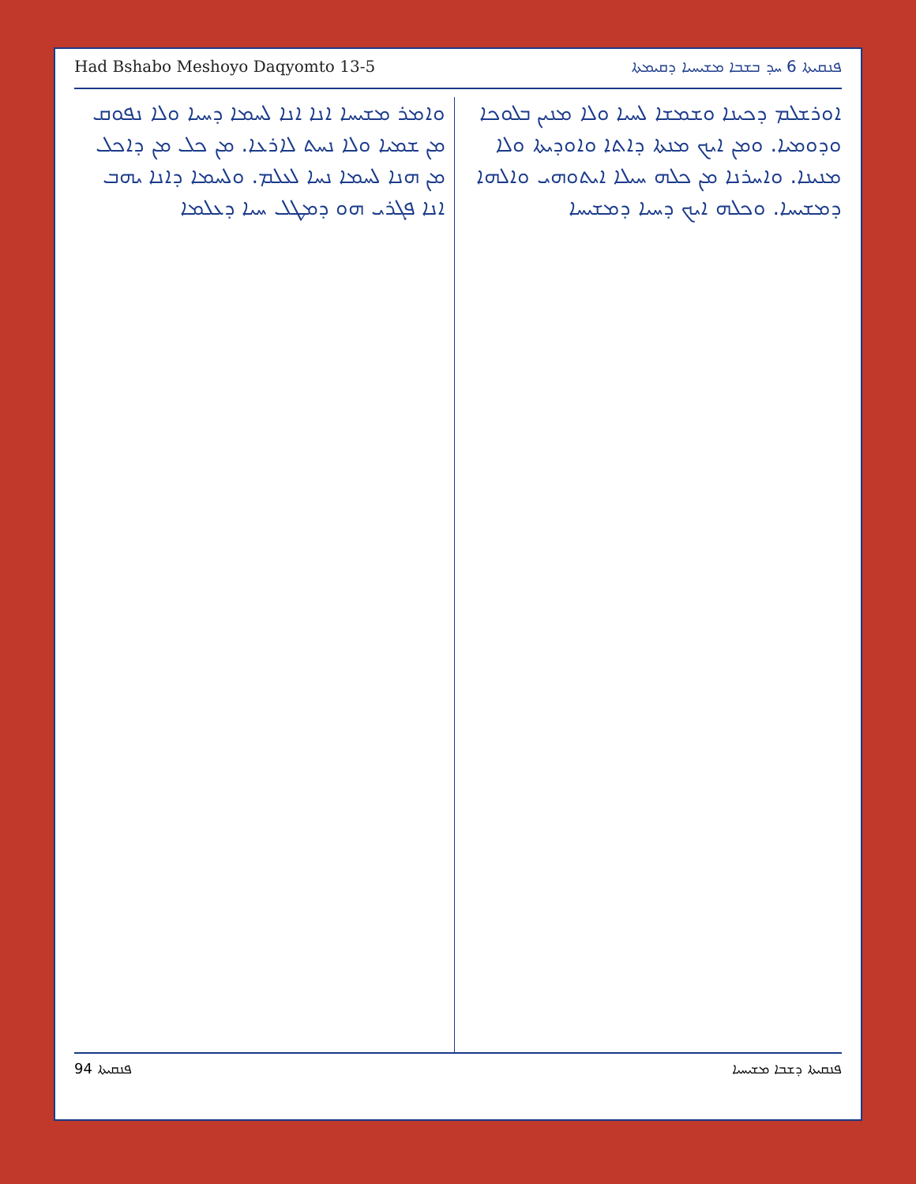Had Bshabo Meshoyo Daqyomto 13-5 ܦܢܩܝܬܐ 6 ܚܕ ܒܫܒܐ ܡܫܝܚܝܐ ܕܩܝܡܬܐ
ܐܘܪܫܠܡ ܕܟܝܢܐ ܘܫܡܫܐ ܠܚܝܐ ܘܠܐ ܡܢܝܢ ܒܠܘܟܐ ܘܕܘܡܝܐ. ܘܡܢ ܐܝܟ ܡܢܬܐ ܕܐܬܐ ܘܐܘܕܝܬܐ ܘܠܐ ܡܢܝܢܐ. ܘܐܚܪܢܐ ܡܢ ܟܠܗ ܚܝܠܐ ܐܝܬܘܗܝ ܘܐܠܗܐ ܕܡܫܝܚܐ. ܘܟܠܗ ܐܝܟ ܕܚܝܐ ܕܡܫܝܚܐ
ܘܐܡܪ ܡܫܝܚܐ ܐܢܐ ܐܢܐ ܠܚܡܐ ܕܚܝܐ ܘܠܐ ܢܦܘܩ ܡܢ ܫܡܝܐ ܘܠܐ ܢܚܬ ܠܐܪܥܐ. ܡܢ ܟܠ ܡܢ ܕܐܟܠ ܡܢ ܗܢܐ ܠܚܡܐ ܢܚܐ ܠܥܠܡ. ܘܠܚܡܐ ܕܐܢܐ ܝܗܒ ܐܢܐ ܦܓܪܝ ܗܘ ܕܡܛܠ ܚܝܐ ܕܥܠܡܐ
94 ܦܢܩܝܬܐ ܦܢܩܝܬܐ ܕܫܒܐ ܡܫܝܚܝܐ